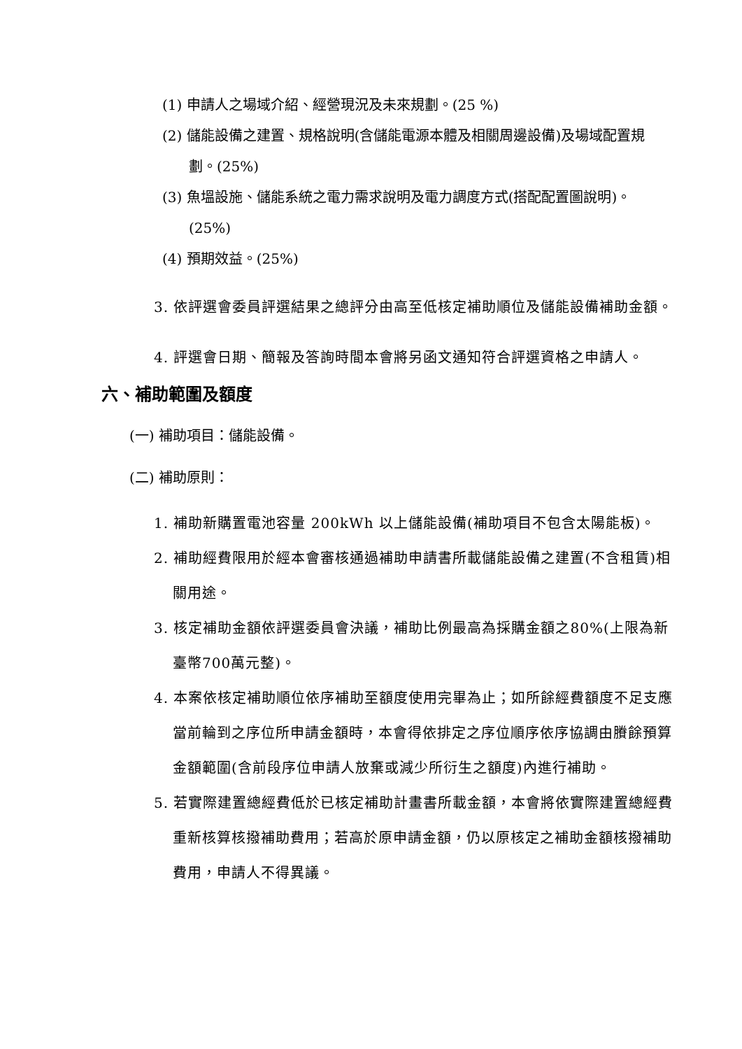(1) 申請人之場域介紹、經營現況及未來規劃。(25 %)
(2) 儲能設備之建置、規格說明(含儲能電源本體及相關周邊設備)及場域配置規劃。(25%)
(3) 魚塭設施、儲能系統之電力需求說明及電力調度方式(搭配配置圖說明)。(25%)
(4) 預期效益。(25%)
3. 依評選會委員評選結果之總評分由高至低核定補助順位及儲能設備補助金額。
4. 評選會日期、簡報及答詢時間本會將另函文通知符合評選資格之申請人。
六、補助範圍及額度
(一) 補助項目：儲能設備。
(二) 補助原則：
1. 補助新購置電池容量 200kWh 以上儲能設備(補助項目不包含太陽能板)。
2. 補助經費限用於經本會審核通過補助申請書所載儲能設備之建置(不含租賃)相關用途。
3. 核定補助金額依評選委員會決議，補助比例最高為採購金額之80%(上限為新臺幣700萬元整)。
4. 本案依核定補助順位依序補助至額度使用完畢為止；如所餘經費額度不足支應當前輪到之序位所申請金額時，本會得依排定之序位順序依序協調由賸餘預算金額範圍(含前段序位申請人放棄或減少所衍生之額度)內進行補助。
5. 若實際建置總經費低於已核定補助計畫書所載金額，本會將依實際建置總經費重新核算核撥補助費用；若高於原申請金額，仍以原核定之補助金額核撥補助費用，申請人不得異議。